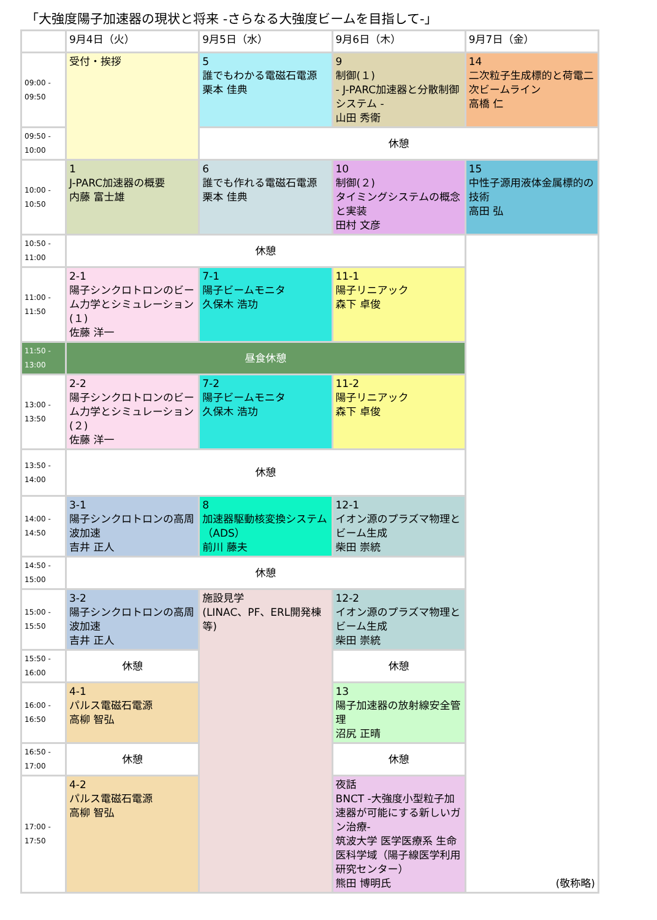「大強度陽子加速器の現状と将来 -さらなる大強度ビームを目指して-」
| | 9月4日（火） | 9月5日（水） | 9月6日（木） | 9月7日（金） |
| --- | --- | --- | --- | --- |
| 09:00 - 09:50 | 受付・挨拶 | 5 誰でもわかる電磁石電源 栗本 佳典 | 9 制御(１) - J-PARC加速器と分散制御システム - 山田 秀衛 | 14 二次粒子生成標的と荷電二次ビームライン 高橋 仁 |
| 09:50 - 10:00 | | 休憩 | | |
| 10:00 - 10:50 | 1 J-PARC加速器の概要 内藤 富士雄 | 6 誰でも作れる電磁石電源 栗本 佳典 | 10 制御(２) タイミングシステムの概念と実装 田村 文彦 | 15 中性子源用液体金属標的の技術 高田 弘 |
| 10:50 - 11:00 | 休憩 | | | (敬称略) |
| 11:00 - 11:50 | 2-1 陽子シンクロトロンのビーム力学とシミュレーション(１) 佐藤 洋一 | 7-1 陽子ビームモニタ 久保木 浩功 | 11-1 陽子リニアック 森下 卓俊 | |
| 11:50 - 13:00 | 昼食休憩 | | | |
| 13:00 - 13:50 | 2-2 陽子シンクロトロンのビーム力学とシミュレーション(２) 佐藤 洋一 | 7-2 陽子ビームモニタ 久保木 浩功 | 11-2 陽子リニアック 森下 卓俊 | |
| 13:50 - 14:00 | 休憩 | | | |
| 14:00 - 14:50 | 3-1 陽子シンクロトロンの高周波加速 吉井 正人 | 8 加速器駆動核変換システム（ADS） 前川 藤夫 | 12-1 イオン源のプラズマ物理とビーム生成 柴田 崇統 | |
| 14:50 - 15:00 | 休憩 | | | |
| 15:00 - 15:50 | 3-2 陽子シンクロトロンの高周波加速 吉井 正人 | 施設見学 (LINAC、PF、ERL開発棟等) | 12-2 イオン源のプラズマ物理とビーム生成 柴田 崇統 | |
| 15:50 - 16:00 | 休憩 | | 休憩 | |
| 16:00 - 16:50 | 4-1 パルス電磁石電源 高柳 智弘 | | 13 陽子加速器の放射線安全管理 沼尻 正晴 | |
| 16:50 - 17:00 | 休憩 | | 休憩 | |
| 17:00 - 17:50 | 4-2 パルス電磁石電源 高柳 智弘 | | 夜話 BNCT -大強度小型粒子加速器が可能にする新しいガン治療- 筑波大学 医学医療系 生命医科学域（陽子線医学利用研究センター） 熊田 博明氏 | |